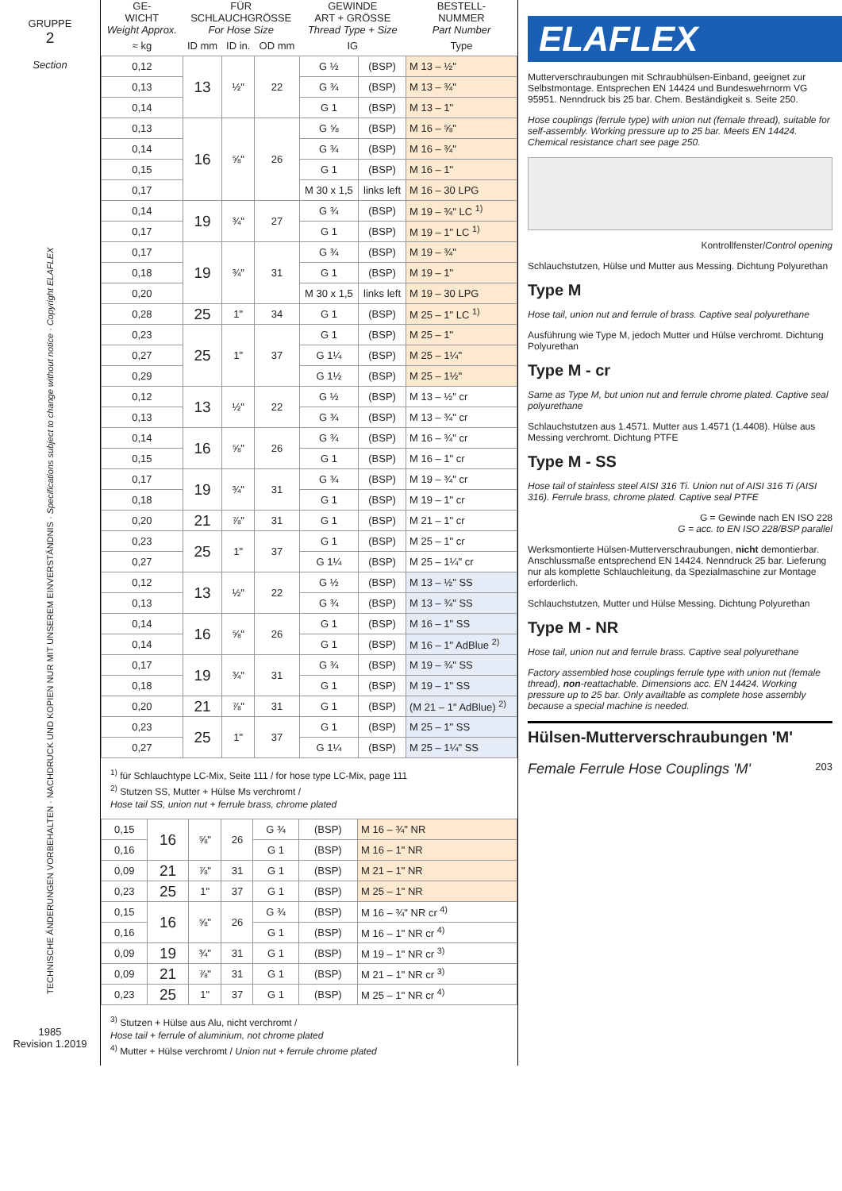GRUPPE
2
Section
TECHNISCHE ÄNDERUNGEN VORBEHALTEN · NACHDRUCK UND KOPIEN NUR MIT UNSEREM EINVERSTÄNDNIS · Specifications subject to change without notice · Copyright ELAFLEX
1985
Revision 1.2019
| GE- WICHT Weight Approx. | FÜR SCHLAUCHGRÖSSE For Hose Size | | | GEWINDE ART + GRÖSSE Thread Type + Size | | BESTELL- NUMMER Part Number |
| --- | --- | --- | --- | --- | --- | --- |
| ≈ kg | ID mm | ID in. | OD mm | IG | | Type |
| 0,12 | 13 | ½" | 22 | G ½ | (BSP) | M 13 – ½" |
| 0,13 | | | | G ¾ | (BSP) | M 13 – ¾" |
| 0,14 | | | | G 1 | (BSP) | M 13 – 1" |
| 0,13 | 16 | ⅝" | 26 | G ⅝ | (BSP) | M 16 – ⅝" |
| 0,14 | | | | G ¾ | (BSP) | M 16 – ¾" |
| 0,15 | | | | G 1 | (BSP) | M 16 – 1" |
| 0,17 | | | | M 30 x 1,5 | links left | M 16 – 30 LPG |
| 0,14 | 19 | ¾" | 27 | G ¾ | (BSP) | M 19 – ¾" LC <sup>1)</sup> |
| 0,17 | | | | G 1 | (BSP) | M 19 – 1" LC <sup>1)</sup> |
| 0,17 | 19 | ¾" | 31 | G ¾ | (BSP) | M 19 – ¾" |
| 0,18 | | | | G 1 | (BSP) | M 19 – 1" |
| 0,20 | | | | M 30 x 1,5 | links left | M 19 – 30 LPG |
| 0,28 | 25 | 1" | 34 | G 1 | (BSP) | M 25 – 1" LC <sup>1)</sup> |
| 0,23 | 25 | 1" | 37 | G 1 | (BSP) | M 25 – 1" |
| 0,27 | | | | G 1¼ | (BSP) | M 25 – 1¼" |
| 0,29 | | | | G 1½ | (BSP) | M 25 – 1½" |
| 0,12 | 13 | ½" | 22 | G ½ | (BSP) | M 13 – ½" cr |
| 0,13 | | | | G ¾ | (BSP) | M 13 – ¾" cr |
| 0,14 | 16 | ⅝" | 26 | G ¾ | (BSP) | M 16 – ¾" cr |
| 0,15 | | | | G 1 | (BSP) | M 16 – 1" cr |
| 0,17 | 19 | ¾" | 31 | G ¾ | (BSP) | M 19 – ¾" cr |
| 0,18 | | | | G 1 | (BSP) | M 19 – 1" cr |
| 0,20 | 21 | ⅞" | 31 | G 1 | (BSP) | M 21 – 1" cr |
| 0,23 | 25 | 1" | 37 | G 1 | (BSP) | M 25 – 1" cr |
| 0,27 | | | | G 1¼ | (BSP) | M 25 – 1¼" cr |
| 0,12 | 13 | ½" | 22 | G ½ | (BSP) | M 13 – ½" SS |
| 0,13 | | | | G ¾ | (BSP) | M 13 – ¾" SS |
| 0,14 | 16 | ⅝" | 26 | G 1 | (BSP) | M 16 – 1" SS |
| 0,14 | | | | G 1 | (BSP) | M 16 – 1" AdBlue <sup>2)</sup> |
| 0,17 | 19 | ¾" | 31 | G ¾ | (BSP) | M 19 – ¾" SS |
| 0,18 | | | | G 1 | (BSP) | M 19 – 1" SS |
| 0,20 | 21 | ⅞" | 31 | G 1 | (BSP) | (M 21 – 1" AdBlue) <sup>2)</sup> |
| 0,23 | 25 | 1" | 37 | G 1 | (BSP) | M 25 – 1" SS |
| 0,27 | | | | G 1¼ | (BSP) | M 25 – 1¼" SS |
<sup>1)</sup> für Schlauchtype LC-Mix, Seite 111 / for hose type LC-Mix, page 111
<sup>2)</sup> Stutzen SS, Mutter + Hülse Ms verchromt /
Hose tail SS, union nut + ferrule brass, chrome plated
| 0,15 | 16 | ⅝" | 26 | G ¾ | (BSP) | M 16 – ¾" NR |
| 0,16 | | | | G 1 | (BSP) | M 16 – 1" NR |
| 0,09 | 21 | ⅞" | 31 | G 1 | (BSP) | M 21 – 1" NR |
| 0,23 | 25 | 1" | 37 | G 1 | (BSP) | M 25 – 1" NR |
| 0,15 | 16 | ⅝" | 26 | G ¾ | (BSP) | M 16 – ¾" NR cr <sup>4)</sup> |
| 0,16 | | | | G 1 | (BSP) | M 16 – 1" NR cr <sup>4)</sup> |
| 0,09 | 19 | ¾" | 31 | G 1 | (BSP) | M 19 – 1" NR cr <sup>3)</sup> |
| 0,09 | 21 | ⅞" | 31 | G 1 | (BSP) | M 21 – 1" NR cr <sup>3)</sup> |
| 0,23 | 25 | 1" | 37 | G 1 | (BSP) | M 25 – 1" NR cr <sup>4)</sup> |
<sup>3)</sup> Stutzen + Hülse aus Alu, nicht verchromt /
Hose tail + ferrule of aluminium, not chrome plated
<sup>4)</sup> Mutter + Hülse verchromt / Union nut + ferrule chrome plated
ELAFLEX
Mutterverschraubungen mit Schraubhülsen-Einband, geeignet zur Selbstmontage. Entsprechen EN 14424 und Bundeswehrnorm VG 95951. Nenndruck bis 25 bar. Chem. Beständigkeit s. Seite 250.
Hose couplings (ferrule type) with union nut (female thread), suitable for self-assembly. Working pressure up to 25 bar. Meets EN 14424. Chemical resistance chart see page 250.
Kontrollfenster/Control opening
Schlauchstutzen, Hülse und Mutter aus Messing. Dichtung Polyurethan
Type M
Hose tail, union nut and ferrule of brass. Captive seal polyurethane
Ausführung wie Type M, jedoch Mutter und Hülse verchromt. Dichtung Polyurethan
Type M - cr
Same as Type M, but union nut and ferrule chrome plated. Captive seal polyurethane
Schlauchstutzen aus 1.4571. Mutter aus 1.4571 (1.4408). Hülse aus Messing verchromt. Dichtung PTFE
Type M - SS
Hose tail of stainless steel AISI 316 Ti. Union nut of AISI 316 Ti (AISI 316). Ferrule brass, chrome plated. Captive seal PTFE
G = Gewinde nach EN ISO 228
G = acc. to EN ISO 228/BSP parallel
Werksmontierte Hülsen-Mutterverschraubungen, nicht demontierbar. Anschlussmaße entsprechend EN 14424. Nenndruck 25 bar. Lieferung nur als komplette Schlauchleitung, da Spezialmaschine zur Montage erforderlich.
Schlauchstutzen, Mutter und Hülse Messing. Dichtung Polyurethan
Type M - NR
Hose tail, union nut and ferrule brass. Captive seal polyurethane
Factory assembled hose couplings ferrule type with union nut (female thread), non-reattachable. Dimensions acc. EN 14424. Working pressure up to 25 bar. Only availtable as complete hose assembly because a special machine is needed.
Hülsen-Mutterverschraubungen 'M'
Female Ferrule Hose Couplings 'M' 203